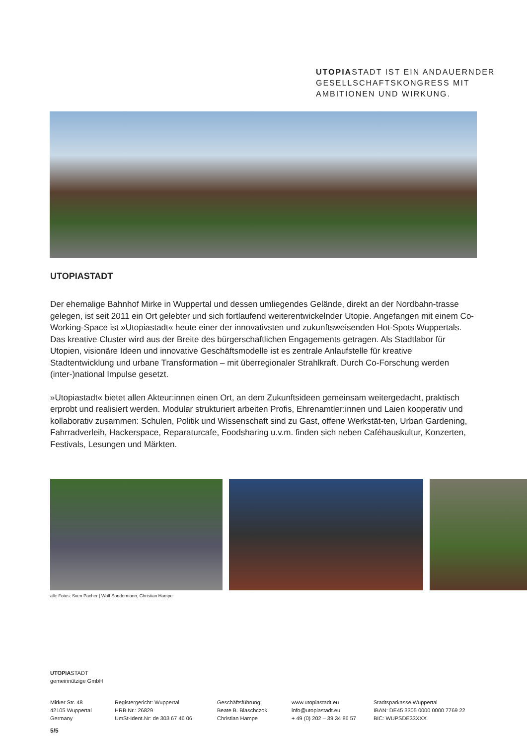UTOPIASTADT IST EIN ANDAUERNDER
GESELLSCHAFTSKONGRESS MIT
AMBITIONEN UND WIRKUNG.
UTOPIASTADT
Der ehemalige Bahnhof Mirke in Wuppertal und dessen umliegendes Gelände, direkt an der Nordbahn-trasse gelegen, ist seit 2011 ein Ort gelebter und sich fortlaufend weiterentwickelnder Utopie. Angefangen mit einem Co-Working-Space ist »Utopiastadt« heute einer der innovativsten und zukunftsweisenden Hot-Spots Wuppertals.
Das kreative Cluster wird aus der Breite des bürgerschaftlichen Engagements getragen. Als Stadtlabor für Utopien, visionäre Ideen und innovative Geschäftsmodelle ist es zentrale Anlaufstelle für kreative Stadtentwicklung und urbane Transformation – mit überregionaler Strahlkraft. Durch Co-Forschung werden (inter-)national Impulse gesetzt.
»Utopiastadt« bietet allen Akteur:innen einen Ort, an dem Zukunftsideen gemeinsam weitergedacht, praktisch erprobt und realisiert werden. Modular strukturiert arbeiten Profis, Ehrenamtler:innen und Laien kooperativ und kollaborativ zusammen: Schulen, Politik und Wissenschaft sind zu Gast, offene Werkstät-ten, Urban Gardening, Fahrradverleih, Hackerspace, Reparaturcafe, Foodsharing u.v.m. finden sich neben Caféhauskultur, Konzerten, Festivals, Lesungen und Märkten.
alle Fotos: Sven Pacher | Wolf Sondermann, Christian Hampe
UTOPIASTADT
gemeinnützige GmbH
Mirker Str. 48
42105 Wuppertal
Germany
Registergericht: Wuppertal
HRB Nr.: 26829
UmSt-Ident.Nr: de 303 67 46 06
Geschäftsführung:
Beate B. Blaschczok
Christian Hampe
www.utopiastadt.eu
info@utopiastadt.eu
+ 49 (0) 202 – 39 34 86 57
Stadtsparkasse Wuppertal
IBAN: DE45 3305 0000 0000 7769 22
BIC: WUPSDE33XXX
5/5